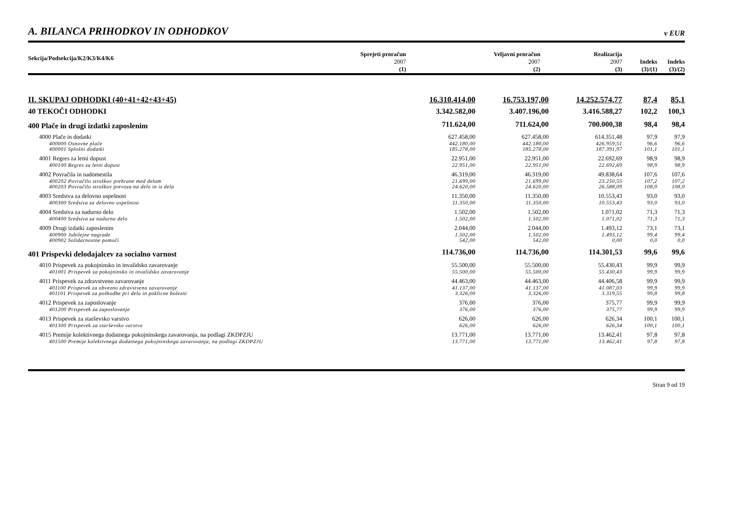A. BILANCA PRIHODKOV IN ODHODKOV v EUR
| Sekcija/Podsekcija/K2/K3/K4/K6 | Sprejeti proračun 2007 | Veljavni proračun 2007 | Realizacija 2007 | Indeks | Indeks |
| --- | --- | --- | --- | --- | --- |
| | (1) | (2) | (3) | (3)/(1) | (3)/(2) |
| II. SKUPAJ ODHODKI (40+41+42+43+45) | 16.310.414,00 | 16.753.197,00 | 14.252.574,77 | 87,4 | 85,1 |
| 40 TEKOČI ODHODKI | 3.342.582,00 | 3.407.196,00 | 3.416.588,27 | 102,2 | 100,3 |
| 400 Plače in drugi izdatki zaposlenim | 711.624,00 | 711.624,00 | 700.000,38 | 98,4 | 98,4 |
| 4000 Plače in dodatki | 627.458,00 | 627.458,00 | 614.351,48 | 97,9 | 97,9 |
| 400000 Osnovne plače | 442.180,00 | 442.180,00 | 426.959,51 | 96,6 | 96,6 |
| 400001 Splošni dodatki | 185.278,00 | 185.278,00 | 187.391,97 | 101,1 | 101,1 |
| 4001 Regres za letni dopust | 22.951,00 | 22.951,00 | 22.692,69 | 98,9 | 98,9 |
| 400100 Regres za letni dopust | 22.951,00 | 22.951,00 | 22.692,69 | 98,9 | 98,9 |
| 4002 Povračila in nadomestila | 46.319,00 | 46.319,00 | 49.838,64 | 107,6 | 107,6 |
| 400202 Povračilo stroškov prehrane med delom | 21.699,00 | 21.699,00 | 23.250,55 | 107,2 | 107,2 |
| 400203 Povračilo stroškov prevoza na delo in iz dela | 24.620,00 | 24.620,00 | 26.588,09 | 108,0 | 108,0 |
| 4003 Sredstva za delovno uspešnost | 11.350,00 | 11.350,00 | 10.553,43 | 93,0 | 93,0 |
| 400300 Sredstva za delovno uspešnost | 11.350,00 | 11.350,00 | 10.553,43 | 93,0 | 93,0 |
| 4004 Sredstva za nadurno delo | 1.502,00 | 1.502,00 | 1.071,02 | 71,3 | 71,3 |
| 400400 Sredstva za nadurno delo | 1.502,00 | 1.502,00 | 1.071,02 | 71,3 | 71,3 |
| 4009 Drugi izdatki zaposlenim | 2.044,00 | 2.044,00 | 1.493,12 | 73,1 | 73,1 |
| 400900 Jubilejne nagrade | 1.502,00 | 1.502,00 | 1.493,12 | 99,4 | 99,4 |
| 400902 Solidarnostne pomoči | 542,00 | 542,00 | 0,00 | 0,0 | 0,0 |
| 401 Prispevki delodajalcev za socialno varnost | 114.736,00 | 114.736,00 | 114.301,53 | 99,6 | 99,6 |
| 4010 Prispevek za pokojninsko in invalidsko zavarovanje | 55.500,00 | 55.500,00 | 55.430,43 | 99,9 | 99,9 |
| 401001 Prispevek za pokojninsko in invalidsko zavarovanje | 55.500,00 | 55.500,00 | 55.430,43 | 99,9 | 99,9 |
| 4011 Prispevek za zdravstveno zavarovanje | 44.463,00 | 44.463,00 | 44.406,58 | 99,9 | 99,9 |
| 401100 Prispevek za obvezno zdravstveno zavarovanje | 41.137,00 | 41.137,00 | 41.087,03 | 99,9 | 99,9 |
| 401101 Prispevek za poškodbe pri delu in poklicne bolezni | 3.326,00 | 3.326,00 | 3.319,55 | 99,8 | 99,8 |
| 4012 Prispevek za zaposlovanje | 376,00 | 376,00 | 375,77 | 99,9 | 99,9 |
| 401200 Prispevek za zaposlovanje | 376,00 | 376,00 | 375,77 | 99,9 | 99,9 |
| 4013 Prispevek za starševsko varstvo | 626,00 | 626,00 | 626,34 | 100,1 | 100,1 |
| 401300 Prispevek za starševsko varstvo | 626,00 | 626,00 | 626,34 | 100,1 | 100,1 |
| 4015 Premije kolektivnega dodatnega pokojninskega zavarovanja, na podlagi ZKDPZJU | 13.771,00 | 13.771,00 | 13.462,41 | 97,8 | 97,8 |
| 401500 Premije kolektivnega dodatnega pokojninskega zavarovanja, na podlagi ZKDPZJU | 13.771,00 | 13.771,00 | 13.462,41 | 97,8 | 97,8 |
Stran 9 od 19